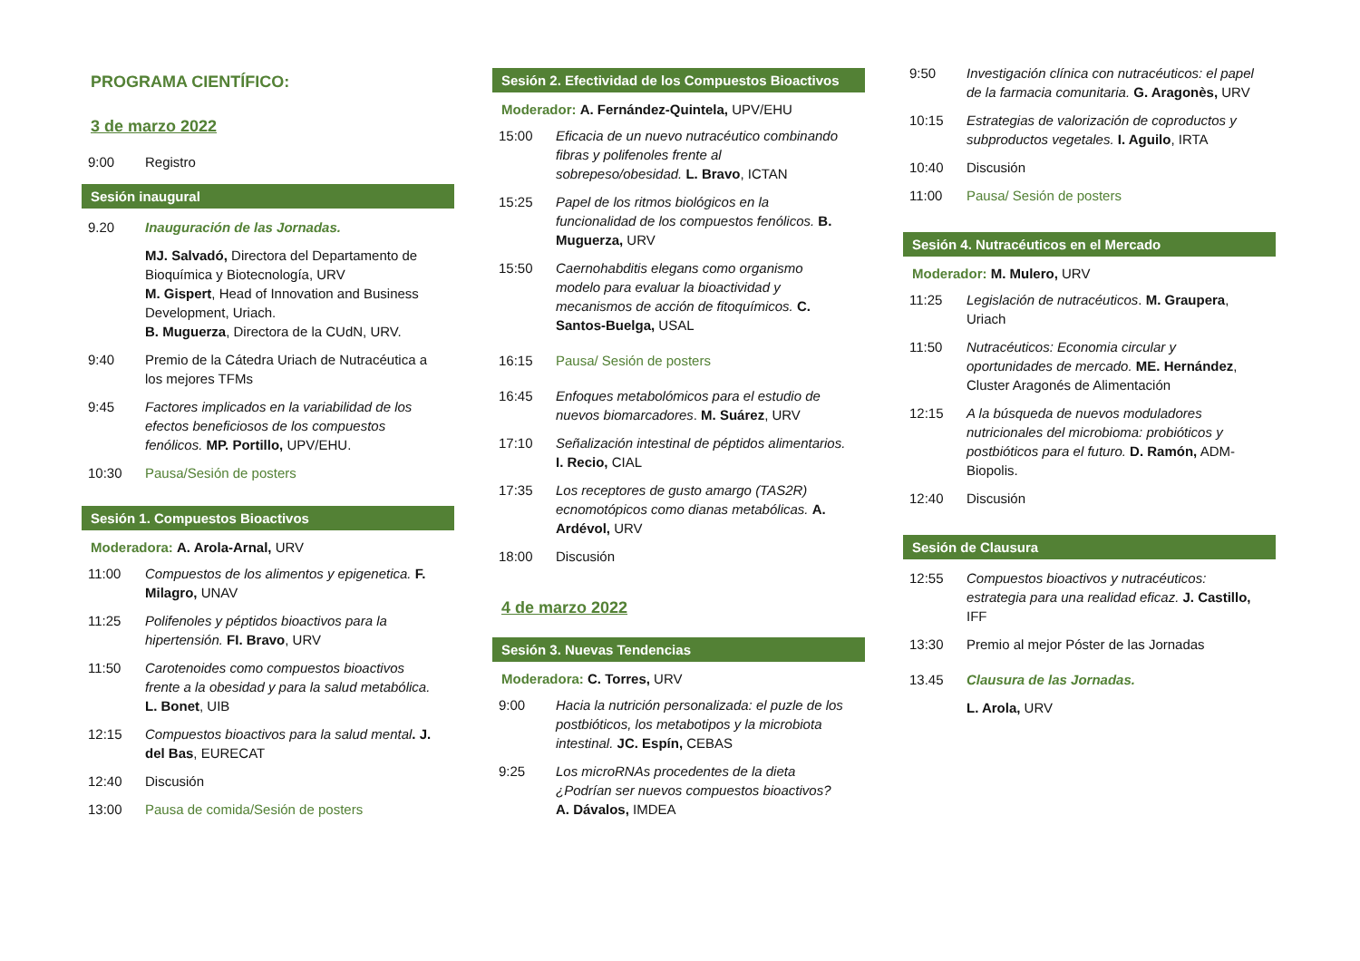PROGRAMA CIENTÍFICO:
3 de marzo 2022
9:00 Registro
Sesión inaugural
9.20 Inauguración de las Jornadas.
MJ. Salvadó, Directora del Departamento de Bioquímica y Biotecnología, URV
M. Gispert, Head of Innovation and Business Development, Uriach.
B. Muguerza, Directora de la CUdN, URV.
9:40 Premio de la Cátedra Uriach de Nutracéutica a los mejores TFMs
9:45 Factores implicados en la variabilidad de los efectos beneficiosos de los compuestos fenólicos. MP. Portillo, UPV/EHU.
10:30 Pausa/Sesión de posters
Sesión 1. Compuestos Bioactivos
Moderadora: A. Arola-Arnal, URV
11:00 Compuestos de los alimentos y epigenetica. F. Milagro, UNAV
11:25 Polifenoles y péptidos bioactivos para la hipertensión. FI. Bravo, URV
11:50 Carotenoides como compuestos bioactivos frente a la obesidad y para la salud metabólica. L. Bonet, UIB
12:15 Compuestos bioactivos para la salud mental. J. del Bas, EURECAT
12:40 Discusión
13:00 Pausa de comida/Sesión de posters
Sesión 2. Efectividad de los Compuestos Bioactivos
Moderador: A. Fernández-Quintela, UPV/EHU
15:00 Eficacia de un nuevo nutracéutico combinando fibras y polifenoles frente al sobrepeso/obesidad. L. Bravo, ICTAN
15:25 Papel de los ritmos biológicos en la funcionalidad de los compuestos fenólicos. B. Muguerza, URV
15:50 Caernohabditis elegans como organismo modelo para evaluar la bioactividad y mecanismos de acción de fitoquímicos. C. Santos-Buelga, USAL
16:15 Pausa/ Sesión de posters
16:45 Enfoques metabolómicos para el estudio de nuevos biomarcadores. M. Suárez, URV
17:10 Señalización intestinal de péptidos alimentarios. I. Recio, CIAL
17:35 Los receptores de gusto amargo (TAS2R) ecnomotópicos como dianas metabólicas. A. Ardévol, URV
18:00 Discusión
4 de marzo 2022
Sesión 3. Nuevas Tendencias
Moderadora: C. Torres, URV
9:00 Hacia la nutrición personalizada: el puzle de los postbióticos, los metabotipos y la microbiota intestinal. JC. Espín, CEBAS
9:25 Los microRNAs procedentes de la dieta ¿Podrían ser nuevos compuestos bioactivos? A. Dávalos, IMDEA
9:50 Investigación clínica con nutracéuticos: el papel de la farmacia comunitaria. G. Aragonès, URV
10:15 Estrategias de valorización de coproductos y subproductos vegetales. I. Aguilo, IRTA
10:40 Discusión
11:00 Pausa/ Sesión de posters
Sesión 4. Nutracéuticos en el Mercado
Moderador: M. Mulero, URV
11:25 Legislación de nutracéuticos. M. Graupera, Uriach
11:50 Nutracéuticos: Economia circular y oportunidades de mercado. ME. Hernández, Cluster Aragonés de Alimentación
12:15 A la búsqueda de nuevos moduladores nutricionales del microbioma: probióticos y postbióticos para el futuro. D. Ramón, ADM-Biopolis.
12:40 Discusión
Sesión de Clausura
12:55 Compuestos bioactivos y nutracéuticos: estrategia para una realidad eficaz. J. Castillo, IFF
13:30 Premio al mejor Póster de las Jornadas
13.45 Clausura de las Jornadas.
L. Arola, URV